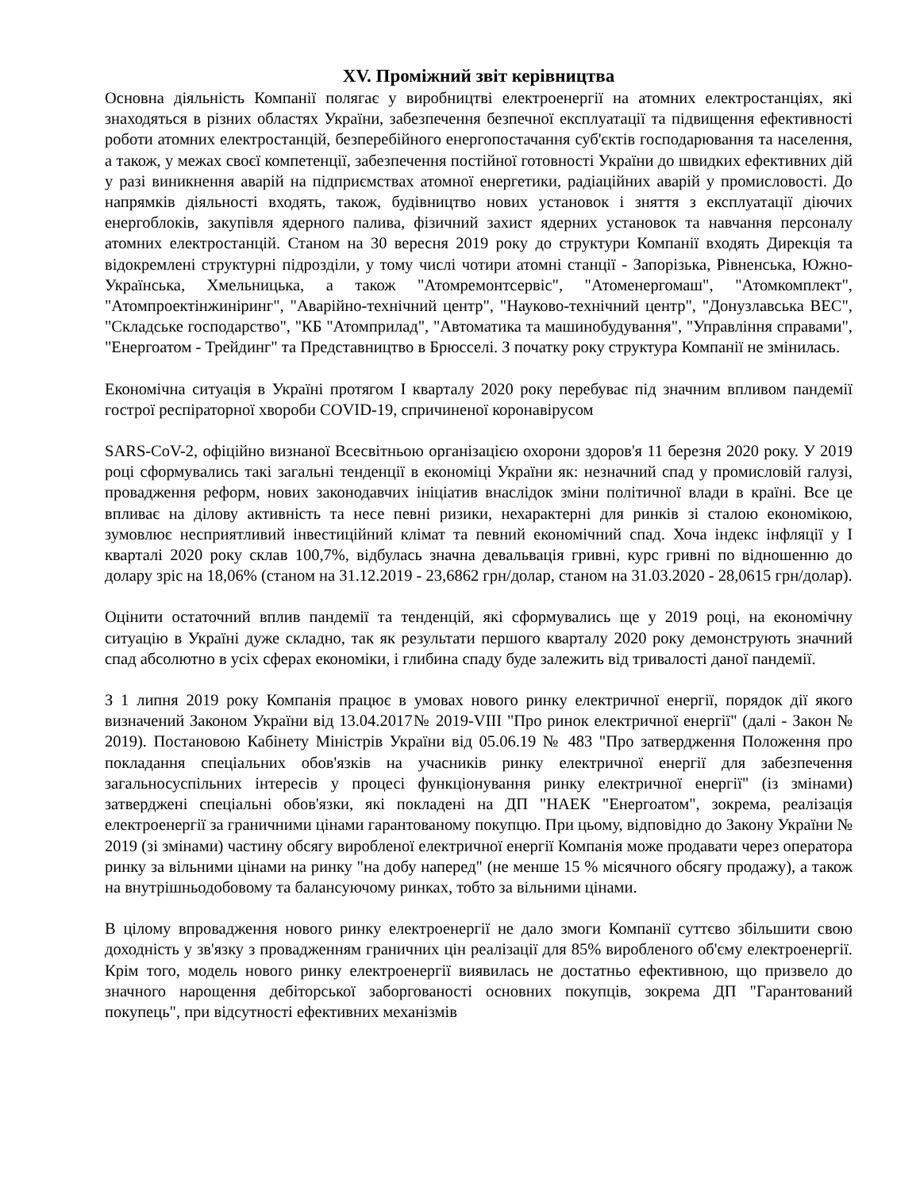XV. Проміжний звіт керівництва
Основна діяльність Компанії полягає у виробництві електроенергії на атомних електростанціях, які знаходяться в різних областях України, забезпечення безпечної експлуатації та підвищення ефективності роботи атомних електростанцій, безперебійного енергопостачання суб'єктів господарювання та населення, а також, у межах своєї компетенції, забезпечення постійної готовності України до швидких ефективних дій у разі виникнення аварій на підприємствах атомної енергетики, радіаційних аварій у промисловості. До напрямків діяльності входять, також, будівництво нових установок і зняття з експлуатації діючих енергоблоків, закупівля ядерного палива, фізичний захист ядерних установок та навчання персоналу атомних електростанцій. Станом на 30 вересня 2019 року до структури Компанії входять Дирекція та відокремлені структурні підрозділи, у тому числі чотири атомні станції - Запорізька, Рівненська, Южно-Українська, Хмельницька, а також "Атомремонтсервіс", "Атоменергомаш", "Атомкомплект", "Атомпроектінжиніринг", "Аварійно-технічний центр", "Науково-технічний центр", "Донузлавська ВЕС", "Складське господарство", "КБ "Атомприлад", "Автоматика та машинобудування", "Управління справами", "Енергоатом - Трейдинг" та Представництво в Брюсселі. З початку року структура Компанії не змінилась.
Економічна ситуація в Україні протягом І кварталу 2020 року перебуває під значним впливом пандемії гострої респіраторної хвороби COVID-19, спричиненої коронавірусом
SARS-CoV-2, офіційно визнаної Всесвітньою організацією охорони здоров'я 11 березня 2020 року. У 2019 році сформувались такі загальні тенденції в економіці України як: незначний спад у промисловій галузі, провадження реформ, нових законодавчих ініціатив внаслідок зміни політичної влади в країні. Все це впливає на ділову активність та несе певні ризики, нехарактерні для ринків зі сталою економікою, зумовлює несприятливий інвестиційний клімат та певний економічний спад. Хоча індекс інфляції у І кварталі 2020 року склав 100,7%, відбулась значна девальвація гривні, курс гривні по відношенню до долару зріс на 18,06% (станом на 31.12.2019 - 23,6862 грн/долар, станом на 31.03.2020 - 28,0615 грн/долар).
Оцінити остаточний вплив пандемії та тенденцій, які сформувались ще у 2019 році, на економічну ситуацію в Україні дуже складно, так як результати першого кварталу 2020 року демонструють значний спад абсолютно в усіх сферах економіки, і глибина спаду буде залежить від тривалості даної пандемії.
З 1 липня 2019 року Компанія працює в умовах нового ринку електричної енергії, порядок дії якого визначений Законом України від 13.04.2017№ 2019-VIII "Про ринок електричної енергії" (далі - Закон № 2019). Постановою Кабінету Міністрів України від 05.06.19 № 483 "Про затвердження Положення про покладання спеціальних обов'язків на учасників ринку електричної енергії для забезпечення загальносуспільних інтересів у процесі функціонування ринку електричної енергії" (із змінами) затверджені спеціальні обов'язки, які покладені на ДП "НАЕК "Енергоатом", зокрема, реалізація електроенергії за граничними цінами гарантованому покупцю. При цьому, відповідно до Закону України № 2019 (зі змінами) частину обсягу виробленої електричної енергії Компанія може продавати через оператора ринку за вільними цінами на ринку "на добу наперед" (не менше 15 % місячного обсягу продажу), а також на внутрішньодобовому та балансуючому ринках, тобто за вільними цінами.
В цілому впровадження нового ринку електроенергії не дало змоги Компанії суттєво збільшити свою доходність у зв'язку з провадженням граничних цін реалізації для 85% виробленого об'єму електроенергії. Крім того, модель нового ринку електроенергії виявилась не достатньо ефективною, що призвело до значного нарощення дебіторської заборгованості основних покупців, зокрема ДП "Гарантований покупець", при відсутності ефективних механізмів